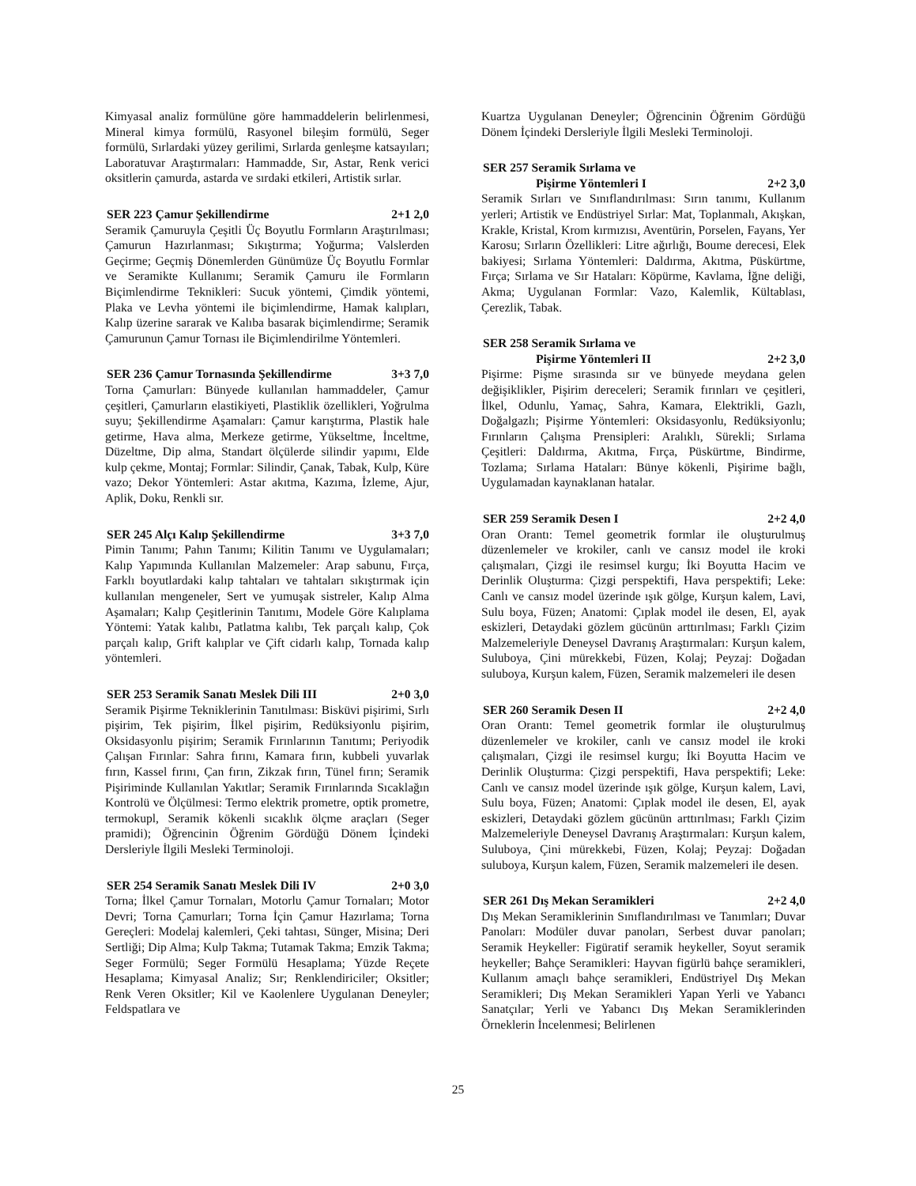Kimyasal analiz formülüne göre hammaddelerin belirlenmesi, Mineral kimya formülü, Rasyonel bileşim formülü, Seger formülü, Sırlardaki yüzey gerilimi, Sırlarda genleşme katsayıları; Laboratuvar Araştırmaları: Hammadde, Sır, Astar, Renk verici oksitlerin çamurda, astarda ve sırdaki etkileri, Artistik sırlar.
SER 223 Çamur Şekillendirme 2+1 2,0
Seramik Çamuruyla Çeşitli Üç Boyutlu Formların Araştırılması; Çamurun Hazırlanması; Sıkıştırma; Yoğurma; Valslerden Geçirme; Geçmiş Dönemlerden Günümüze Üç Boyutlu Formlar ve Seramikte Kullanımı; Seramik Çamuru ile Formların Biçimlendirme Teknikleri: Sucuk yöntemi, Çimdik yöntemi, Plaka ve Levha yöntemi ile biçimlendirme, Hamak kalıpları, Kalıp üzerine sararak ve Kalıba basarak biçimlendirme; Seramik Çamurunun Çamur Tornası ile Biçimlendirilme Yöntemleri.
SER 236 Çamur Tornasında Şekillendirme 3+3 7,0
Torna Çamurları: Bünyede kullanılan hammaddeler, Çamur çeşitleri, Çamurların elastikiyeti, Plastiklik özellikleri, Yoğrulma suyu; Şekillendirme Aşamaları: Çamur karıştırma, Plastik hale getirme, Hava alma, Merkeze getirme, Yükseltme, İnceltme, Düzeltme, Dip alma, Standart ölçülerde silindir yapımı, Elde kulp çekme, Montaj; Formlar: Silindir, Çanak, Tabak, Kulp, Küre vazo; Dekor Yöntemleri: Astar akıtma, Kazıma, İzleme, Ajur, Aplik, Doku, Renkli sır.
SER 245 Alçı Kalıp Şekillendirme 3+3 7,0
Pimin Tanımı; Pahın Tanımı; Kilitin Tanımı ve Uygulamaları; Kalıp Yapımında Kullanılan Malzemeler: Arap sabunu, Fırça, Farklı boyutlardaki kalıp tahtaları ve tahtaları sıkıştırmak için kullanılan mengeneler, Sert ve yumuşak sistreler, Kalıp Alma Aşamaları; Kalıp Çeşitlerinin Tanıtımı, Modele Göre Kalıplama Yöntemi: Yatak kalıbı, Patlatma kalıbı, Tek parçalı kalıp, Çok parçalı kalıp, Grift kalıplar ve Çift cidarlı kalıp, Tornada kalıp yöntemleri.
SER 253 Seramik Sanatı Meslek Dili III 2+0 3,0
Seramik Pişirme Tekniklerinin Tanıtılması: Bisküvi pişirimi, Sırlı pişirim, Tek pişirim, İlkel pişirim, Redüksiyonlu pişirim, Oksidasyonlu pişirim; Seramik Fırınlarının Tanıtımı; Periyodik Çalışan Fırınlar: Sahra fırını, Kamara fırın, kubbeli yuvarlak fırın, Kassel fırını, Çan fırın, Zikzak fırın, Tünel fırın; Seramik Pişiriminde Kullanılan Yakıtlar; Seramik Fırınlarında Sıcaklağın Kontrolü ve Ölçülmesi: Termo elektrik prometre, optik prometre, termokupl, Seramik kökenli sıcaklık ölçme araçları (Seger pramidi); Öğrencinin Öğrenim Gördüğü Dönem İçindeki Dersleriyle İlgili Mesleki Terminoloji.
SER 254 Seramik Sanatı Meslek Dili IV 2+0 3,0
Torna; İlkel Çamur Tornaları, Motorlu Çamur Tornaları; Motor Devri; Torna Çamurları; Torna İçin Çamur Hazırlama; Torna Gereçleri: Modelaj kalemleri, Çeki tahtası, Sünger, Misina; Deri Sertliği; Dip Alma; Kulp Takma; Tutamak Takma; Emzik Takma; Seger Formülü; Seger Formülü Hesaplama; Yüzde Reçete Hesaplama; Kimyasal Analiz; Sır; Renklendiriciler; Oksitler; Renk Veren Oksitler; Kil ve Kaolenlere Uygulanan Deneyler; Feldspatlara ve
Kuartza Uygulanan Deneyler; Öğrencinin Öğrenim Gördüğü Dönem İçindeki Dersleriyle İlgili Mesleki Terminoloji.
SER 257 Seramik Sırlama ve
Pişirme Yöntemleri I 2+2 3,0
Seramik Sırları ve Sınıflandırılması: Sırın tanımı, Kullanım yerleri; Artistik ve Endüstriyel Sırlar: Mat, Toplanmalı, Akışkan, Krakle, Kristal, Krom kırmızısı, Aventürin, Porselen, Fayans, Yer Karosu; Sırların Özellikleri: Litre ağırlığı, Boume derecesi, Elek bakiyesi; Sırlama Yöntemleri: Daldırma, Akıtma, Püskürtme, Fırça; Sırlama ve Sır Hataları: Köpürme, Kavlama, İğne deliği, Akma; Uygulanan Formlar: Vazo, Kalemlik, Kültablası, Çerezlik, Tabak.
SER 258 Seramik Sırlama ve
Pişirme Yöntemleri II 2+2 3,0
Pişirme: Pişme sırasında sır ve bünyede meydana gelen değişiklikler, Pişirim dereceleri; Seramik fırınları ve çeşitleri, İlkel, Odunlu, Yamaç, Sahra, Kamara, Elektrikli, Gazlı, Doğalgazlı; Pişirme Yöntemleri: Oksidasyonlu, Redüksiyonlu; Fırınların Çalışma Prensipleri: Aralıklı, Sürekli; Sırlama Çeşitleri: Daldırma, Akıtma, Fırça, Püskürtme, Bindirme, Tozlama; Sırlama Hataları: Bünye kökenli, Pişirime bağlı, Uygulamadan kaynaklanan hatalar.
SER 259 Seramik Desen I 2+2 4,0
Oran Orantı: Temel geometrik formlar ile oluşturulmuş düzenlemeler ve krokiler, canlı ve cansız model ile kroki çalışmaları, Çizgi ile resimsel kurgu; İki Boyutta Hacim ve Derinlik Oluşturma: Çizgi perspektifi, Hava perspektifi; Leke: Canlı ve cansız model üzerinde ışık gölge, Kurşun kalem, Lavi, Sulu boya, Füzen; Anatomi: Çıplak model ile desen, El, ayak eskizleri, Detaydaki gözlem gücünün arttırılması; Farklı Çizim Malzemeleriyle Deneysel Davranış Araştırmaları: Kurşun kalem, Suluboya, Çini mürekkebi, Füzen, Kolaj; Peyzaj: Doğadan suluboya, Kurşun kalem, Füzen, Seramik malzemeleri ile desen
SER 260 Seramik Desen II 2+2 4,0
Oran Orantı: Temel geometrik formlar ile oluşturulmuş düzenlemeler ve krokiler, canlı ve cansız model ile kroki çalışmaları, Çizgi ile resimsel kurgu; İki Boyutta Hacim ve Derinlik Oluşturma: Çizgi perspektifi, Hava perspektifi; Leke: Canlı ve cansız model üzerinde ışık gölge, Kurşun kalem, Lavi, Sulu boya, Füzen; Anatomi: Çıplak model ile desen, El, ayak eskizleri, Detaydaki gözlem gücünün arttırılması; Farklı Çizim Malzemeleriyle Deneysel Davranış Araştırmaları: Kurşun kalem, Suluboya, Çini mürekkebi, Füzen, Kolaj; Peyzaj: Doğadan suluboya, Kurşun kalem, Füzen, Seramik malzemeleri ile desen.
SER 261 Dış Mekan Seramikleri 2+2 4,0
Dış Mekan Seramiklerinin Sınıflandırılması ve Tanımları; Duvar Panoları: Modüler duvar panoları, Serbest duvar panoları; Seramik Heykeller: Figüratif seramik heykeller, Soyut seramik heykeller; Bahçe Seramikleri: Hayvan figürlü bahçe seramikleri, Kullanım amaçlı bahçe seramikleri, Endüstriyel Dış Mekan Seramikleri; Dış Mekan Seramikleri Yapan Yerli ve Yabancı Sanatçılar; Yerli ve Yabancı Dış Mekan Seramiklerinden Örneklerin İncelenmesi; Belirlenen
25